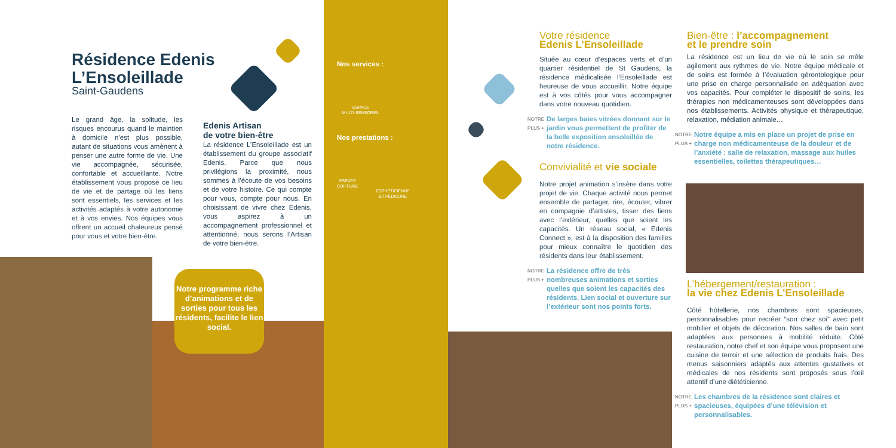Résidence Edenis
L’Ensoleillade
Saint-Gaudens
Le grand âge, la solitude, les risques encourus quand le maintien à domicile n’est plus possible, autant de situations vous amènent à penser une autre forme de vie. Une vie accompagnée, sécurisée, confortable et accueillante. Notre établissement vous propose ce lieu de vie et de partage où les liens sont essentiels, les services et les activités adaptés à votre autonomie et à vos envies. Nos équipes vous offrent un accueil chaleureux pensé pour vous et votre bien-être.
Edenis Artisan
de votre bien-être
La résidence L’Ensoleillade est un établissement du groupe associatif Edenis. Parce que nous privilégions la proximité, nous sommes à l’écoute de vos besoins et de votre histoire. Ce qui compte pour vous, compte pour nous. En choisissant de vivre chez Edenis, vous aspirez à un accompagnement professionnel et attentionné, nous serons l’Artisan de votre bien-être.
Notre programme riche d’animations et de sorties pour tous les résidents, facilite le lien social.
Nos services :
ESPACE
MULTI-SENSORIEL
Nos prestations :
ESPACE
COIFFURE
ESTHÉTICIENNE
ET PÉDICURE
Votre résidence
Edenis L’Ensoleillade
Située au cœur d’espaces verts et d’un quartier résidentiel de St Gaudens, la résidence médicalisée l’Ensoleillade est heureuse de vous accueillir. Notre équipe est à vos côtés pour vous accompagner dans votre nouveau quotidien.
NOTRE PLUS + De larges baies vitrées donnant sur le jardin vous permettent de profiter de la belle exposition ensoleillée de notre résidence.
Convivialité et vie sociale
Notre projet animation s’insère dans votre projet de vie. Chaque activité nous permet ensemble de partager, rire, écouter, vibrer en compagnie d’artistes, tisser des liens avec l’extérieur, quelles que soient les capacités. Un réseau social, « Edenis Connect », est à la disposition des familles pour mieux connaître le quotidien des résidents dans leur établissement.
NOTRE PLUS + La résidence offre de très nombreuses animations et sorties quelles que soient les capacités des résidents. Lien social et ouverture sur l’extérieur sont nos points forts.
Bien-être : l’accompagnement
et le prendre soin
La résidence est un lieu de vie où le soin se mêle agilement aux rythmes de vie. Notre équipe médicale et de soins est formée à l’évaluation gérontologique pour une prise en charge personnalisée en adéquation avec vos capacités. Pour compléter le dispositif de soins, les thérapies non médicamenteuses sont développées dans nos établissements. Activités physique et thérapeutique, relaxation, médiation animale…
NOTRE PLUS + Notre équipe a mis en place un projet de prise en charge non médicamenteuse de la douleur et de l’anxiété : salle de relaxation, massage aux huiles essentielles, toilettes thérapeutiques…
L’hébergement/restauration :
la vie chez Edenis L’Ensoleillade
Côté hôtellerie, nos chambres sont spacieuses, personnalisables pour recréer “son chez soi” avec petit mobilier et objets de décoration. Nos salles de bain sont adaptées aux personnes à mobilité réduite. Côté restauration, notre chef et son équipe vous proposent une cuisine de terroir et une sélection de produits frais. Des menus saisonniers adaptés aux attentes gustatives et médicales de nos résidents sont proposés sous l’œil attentif d’une diététicienne.
NOTRE PLUS + Les chambres de la résidence sont claires et spacieuses, équipées d’une télévision et personnalisables.